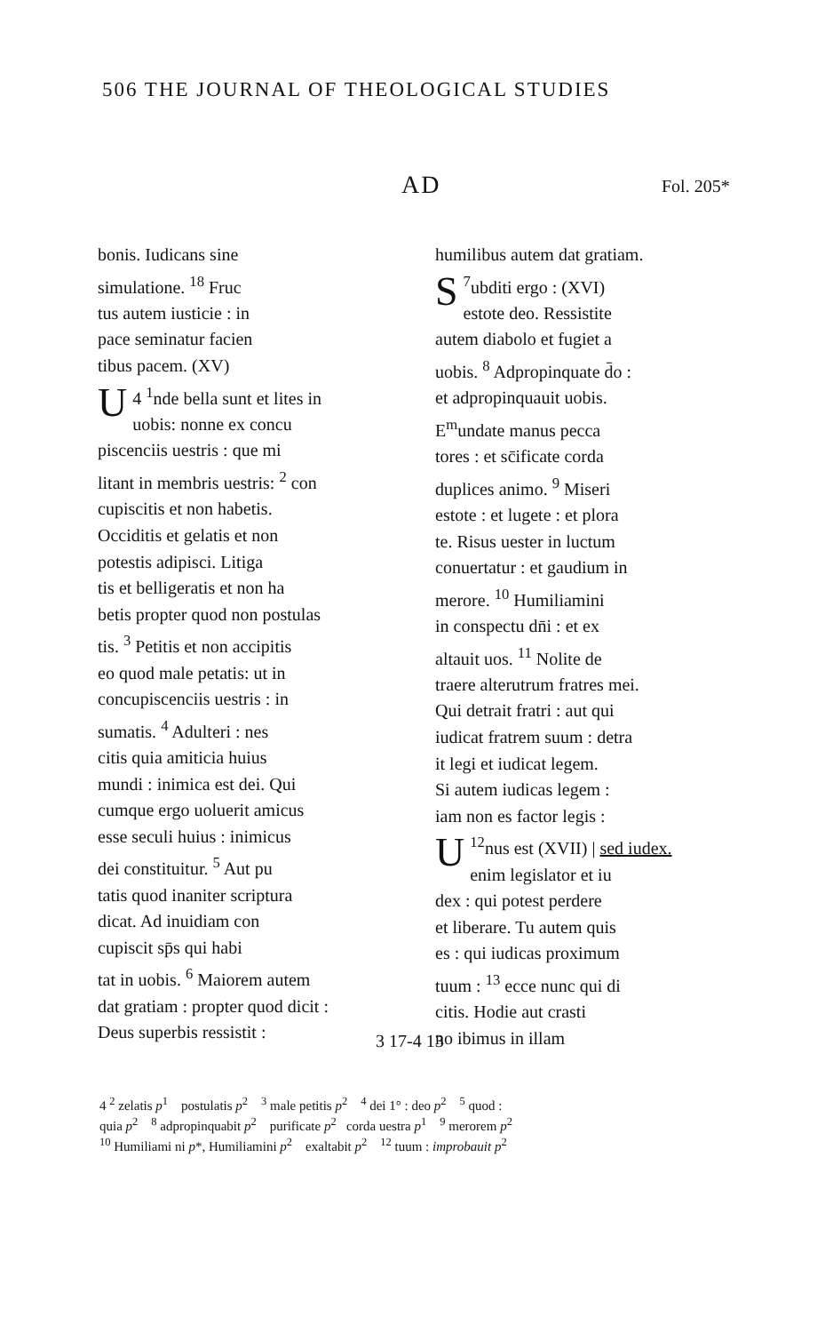506 THE JOURNAL OF THEOLOGICAL STUDIES
AD Fol. 205*
bonis. Iudicans sine
simulatione. <sup>18</sup> Fruc
tus autem iusticie : in
pace seminatur facien
tibus pacem. (XV)
4 <sup>1</sup> U nde bella sunt et lites in
uobis: nonne ex concu
piscenciis uestris : que mi
litant in membris uestris: <sup>2</sup> con
cupiscitis et non habetis.
Occiditis et gelatis et non
potestis adipisci. Litiga
tis et belligeratis et non ha
betis propter quod non postulas
tis. <sup>3</sup> Petitis et non accipitis
eo quod male petatis: ut in
concupiscenciis uestris : in
sumatis. <sup>4</sup> Adulteri : nes
citis quia amiticia huius
mundi : inimica est dei. Qui
cumque ergo uoluerit amicus
esse seculi huius : inimicus
dei constituitur. <sup>5</sup> Aut pu
tatis quod inaniter scriptura
dicat. Ad inuidiam con
cupiscit sp̄s qui habi
tat in uobis. <sup>6</sup> Maiorem autem
dat gratiam : propter quod dicit :
Deus superbis ressistit :
humilibus autem dat gratiam.
<sup>7</sup> S ubditi ergo : (XVI)
estote deo. Ressistite
autem diabolo et fugiet a
uobis. <sup>8</sup> Adpropinquate d̄o :
et adpropinquauit uobis.
E<sup>m</sup>undate manus pecca
tores : et sc̄ificate corda
duplices animo. <sup>9</sup> Miseri
estote : et lugete : et plora
te. Risus uester in luctum
conuertatur : et gaudium in
merore. <sup>10</sup> Humiliamini
in conspectu dn̄i : et ex
altauit uos. <sup>11</sup> Nolite de
traere alterutrum fratres mei.
Qui detrait fratri : aut qui
iudicat fratrem suum : detra
it legi et iudicat legem.
Si autem iudicas legem :
iam non es factor legis :
<sup>12</sup> U nus est (XVII) | sed iudex.
enim legislator et iu
dex : qui potest perdere
et liberare. Tu autem quis
es : qui iudicas proximum
tuum : <sup>13</sup> ecce nunc qui di
citis. Hodie aut crasti
no ibimus in illam
3 17-4 13
4 <sup>2</sup> zelatis p<sup>1</sup> postulatis p<sup>2</sup> <sup>3</sup> male petitis p<sup>2</sup> <sup>4</sup> dei 1° : deo p<sup>2</sup> <sup>5</sup> quod :
quia p<sup>2</sup> <sup>8</sup> adpropinquabit p<sup>2</sup> purificate p<sup>2</sup> corda uestra p<sup>1</sup> <sup>9</sup> merorem p<sup>2</sup>
<sup>10</sup> Humiliami ni p*, Humiliamini p<sup>2</sup> exaltabit p<sup>2</sup> <sup>12</sup> tuum : improbauit p<sup>2</sup>